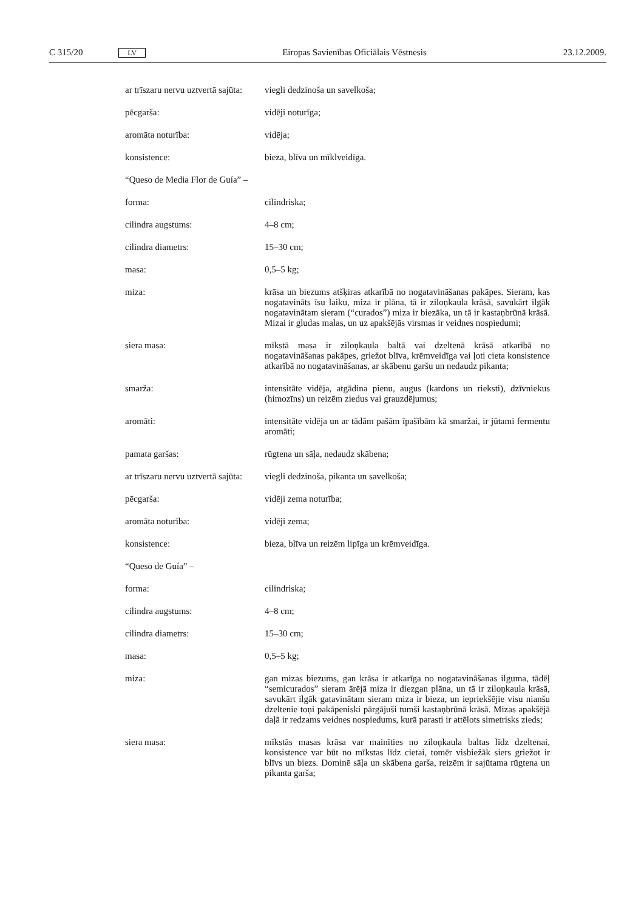C 315/20 LV Eiropas Savienības Oficiālais Vēstnesis 23.12.2009.
ar trīszaru nervu uztvertā sajūta:
viegli dedzinoša un savelkoša;
pēcgarša: vidēji noturīga;
aromāta noturība: vidēja;
konsistence: bieza, blīva un mīklveidīga.
“Queso de Media Flor de Guía” –
forma: cilindriska;
cilindra augstums: 4–8 cm;
cilindra diametrs: 15–30 cm;
masa: 0,5–5 kg;
miza: krāsa un biezums atšķiras atkarībā no nogatavināšanas pakāpes. Sieram, kas nogatavināts īsu laiku, miza ir plāna, tā ir ziloņkaula krāsā, savukārt ilgāk nogatavinātam sieram (“curados”) miza ir biezāka, un tā ir kastaņbrūnā krāsā. Mizai ir gludas malas, un uz apakšējās virsmas ir veidnes nospiedumi;
siera masa: mīkstā masa ir ziloņkaula baltā vai dzeltenā krāsā atkarībā no nogatavināšanas pakāpes, griežot blīva, krēmveidīga vai ļoti cieta konsistence atkarībā no nogatavināšanas, ar skābenu garšu un nedaudz pikanta;
smarža: intensitāte vidēja, atgādina pienu, augus (kardons un rieksti), dzīv­niekus (himozīns) un reizēm ziedus vai grauzdējumus;
aromāti: intensitāte vidēja un ar tādām pašām īpašībām kā smaržai, ir jūtami fermentu aromāti;
pamata garšas: rūgtena un sāļa, nedaudz skābena;
ar trīszaru nervu uztvertā sajūta:
viegli dedzinoša, pikanta un savelkoša;
pēcgarša: vidēji zema noturība;
aromāta noturība: vidēji zema;
konsistence: bieza, blīva un reizēm lipīga un krēmveidīga.
“Queso de Guía” –
forma: cilindriska;
cilindra augstums: 4–8 cm;
cilindra diametrs: 15–30 cm;
masa: 0,5–5 kg;
miza: gan mizas biezums, gan krāsa ir atkarīga no nogatavināšanas ilguma, tādēļ “semicurados” sieram ārējā miza ir diezgan plāna, un tā ir ziloņkaula krāsā, savukārt ilgāk gatavinātam sieram miza ir bieza, un iepriekšējie visu nianšu dzeltenie toņi pakāpeniski pārgājuši tumši kastaņbrūnā krāsā. Mizas apakšējā daļā ir redzams veidnes nospiedums, kurā parasti ir attēlots simetrisks zieds;
siera masa: mīkstās masas krāsa var mainīties no ziloņkaula baltas līdz dzel­tenai, konsistence var būt no mīkstas līdz cietai, tomēr visbiežāk siers griežot ir blīvs un biezs. Dominē sāļa un skābena garša, reizēm ir sajūtama rūgtena un pikanta garša;